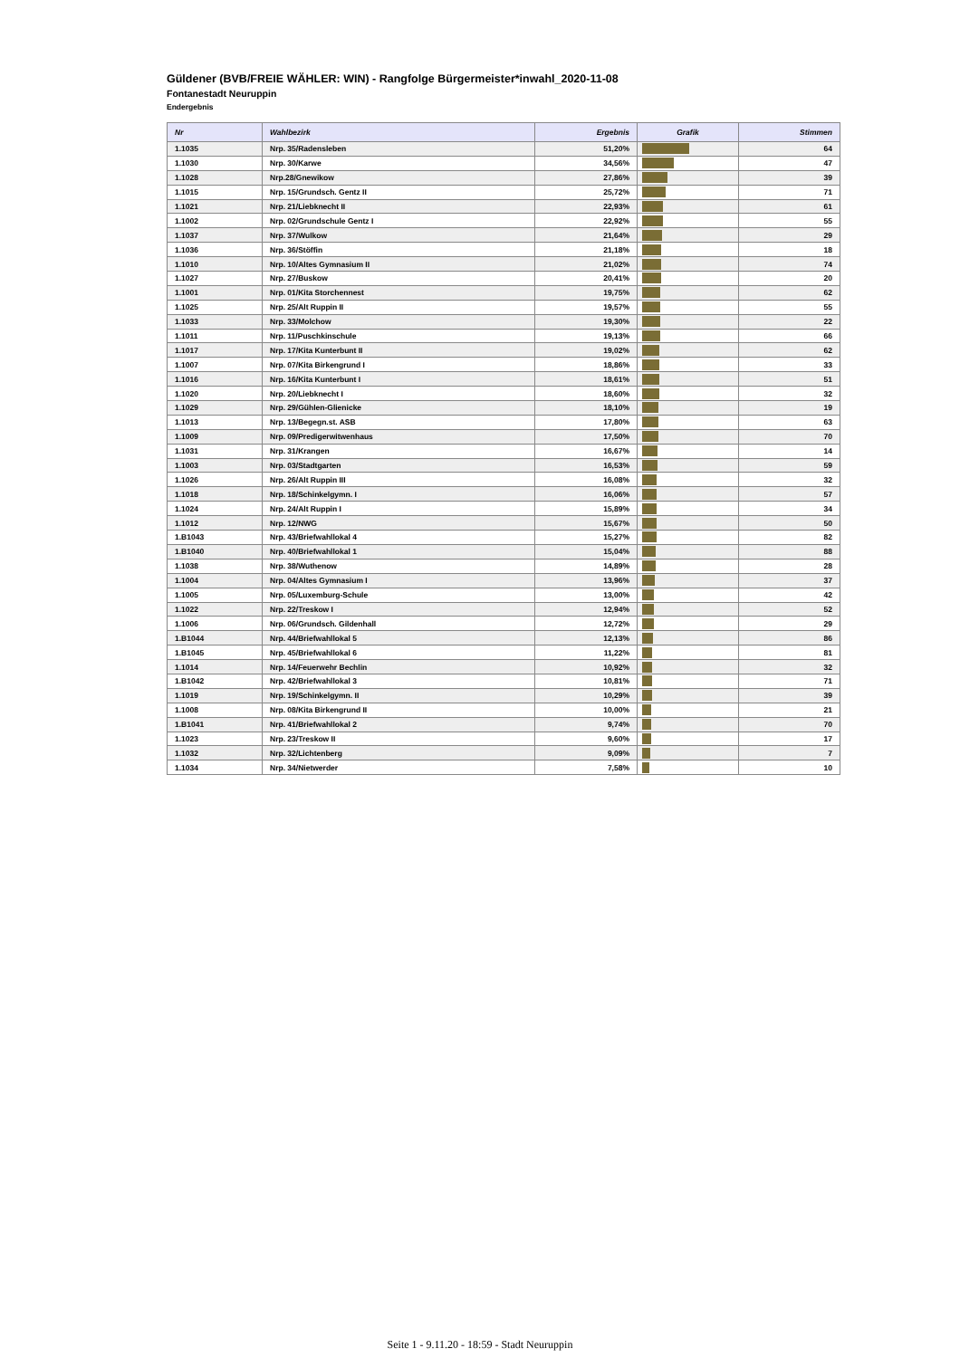Güldener (BVB/FREIE WÄHLER: WIN) - Rangfolge Bürgermeister*inwahl_2020-11-08
Fontanestadt Neuruppin
Endergebnis
| Nr | Wahlbezirk | Ergebnis | Grafik | Stimmen |
| --- | --- | --- | --- | --- |
| 1.1035 | Nrp. 35/Radensleben | 51,20% | | 64 |
| 1.1030 | Nrp. 30/Karwe | 34,56% | | 47 |
| 1.1028 | Nrp.28/Gnewikow | 27,86% | | 39 |
| 1.1015 | Nrp. 15/Grundsch. Gentz II | 25,72% | | 71 |
| 1.1021 | Nrp. 21/Liebknecht II | 22,93% | | 61 |
| 1.1002 | Nrp. 02/Grundschule Gentz I | 22,92% | | 55 |
| 1.1037 | Nrp. 37/Wulkow | 21,64% | | 29 |
| 1.1036 | Nrp. 36/Stöffin | 21,18% | | 18 |
| 1.1010 | Nrp. 10/Altes Gymnasium II | 21,02% | | 74 |
| 1.1027 | Nrp. 27/Buskow | 20,41% | | 20 |
| 1.1001 | Nrp. 01/Kita Storchennest | 19,75% | | 62 |
| 1.1025 | Nrp. 25/Alt Ruppin II | 19,57% | | 55 |
| 1.1033 | Nrp. 33/Molchow | 19,30% | | 22 |
| 1.1011 | Nrp. 11/Puschkinschule | 19,13% | | 66 |
| 1.1017 | Nrp. 17/Kita Kunterbunt II | 19,02% | | 62 |
| 1.1007 | Nrp. 07/Kita Birkengrund I | 18,86% | | 33 |
| 1.1016 | Nrp. 16/Kita Kunterbunt I | 18,61% | | 51 |
| 1.1020 | Nrp. 20/Liebknecht I | 18,60% | | 32 |
| 1.1029 | Nrp. 29/Gühlen-Glienicke | 18,10% | | 19 |
| 1.1013 | Nrp. 13/Begegn.st. ASB | 17,80% | | 63 |
| 1.1009 | Nrp. 09/Predigerwitwenhaus | 17,50% | | 70 |
| 1.1031 | Nrp. 31/Krangen | 16,67% | | 14 |
| 1.1003 | Nrp. 03/Stadtgarten | 16,53% | | 59 |
| 1.1026 | Nrp. 26/Alt Ruppin III | 16,08% | | 32 |
| 1.1018 | Nrp. 18/Schinkelgymn. I | 16,06% | | 57 |
| 1.1024 | Nrp. 24/Alt Ruppin I | 15,89% | | 34 |
| 1.1012 | Nrp. 12/NWG | 15,67% | | 50 |
| 1.B1043 | Nrp. 43/Briefwahllokal 4 | 15,27% | | 82 |
| 1.B1040 | Nrp. 40/Briefwahllokal 1 | 15,04% | | 88 |
| 1.1038 | Nrp. 38/Wuthenow | 14,89% | | 28 |
| 1.1004 | Nrp. 04/Altes Gymnasium I | 13,96% | | 37 |
| 1.1005 | Nrp. 05/Luxemburg-Schule | 13,00% | | 42 |
| 1.1022 | Nrp. 22/Treskow I | 12,94% | | 52 |
| 1.1006 | Nrp. 06/Grundsch. Gildenhall | 12,72% | | 29 |
| 1.B1044 | Nrp. 44/Briefwahllokal 5 | 12,13% | | 86 |
| 1.B1045 | Nrp. 45/Briefwahllokal 6 | 11,22% | | 81 |
| 1.1014 | Nrp. 14/Feuerwehr Bechlin | 10,92% | | 32 |
| 1.B1042 | Nrp. 42/Briefwahllokal 3 | 10,81% | | 71 |
| 1.1019 | Nrp. 19/Schinkelgymn. II | 10,29% | | 39 |
| 1.1008 | Nrp. 08/Kita Birkengrund II | 10,00% | | 21 |
| 1.B1041 | Nrp. 41/Briefwahllokal 2 | 9,74% | | 70 |
| 1.1023 | Nrp. 23/Treskow II | 9,60% | | 17 |
| 1.1032 | Nrp. 32/Lichtenberg | 9,09% | | 7 |
| 1.1034 | Nrp. 34/Nietwerder | 7,58% | | 10 |
Seite 1 - 9.11.20 - 18:59 - Stadt Neuruppin